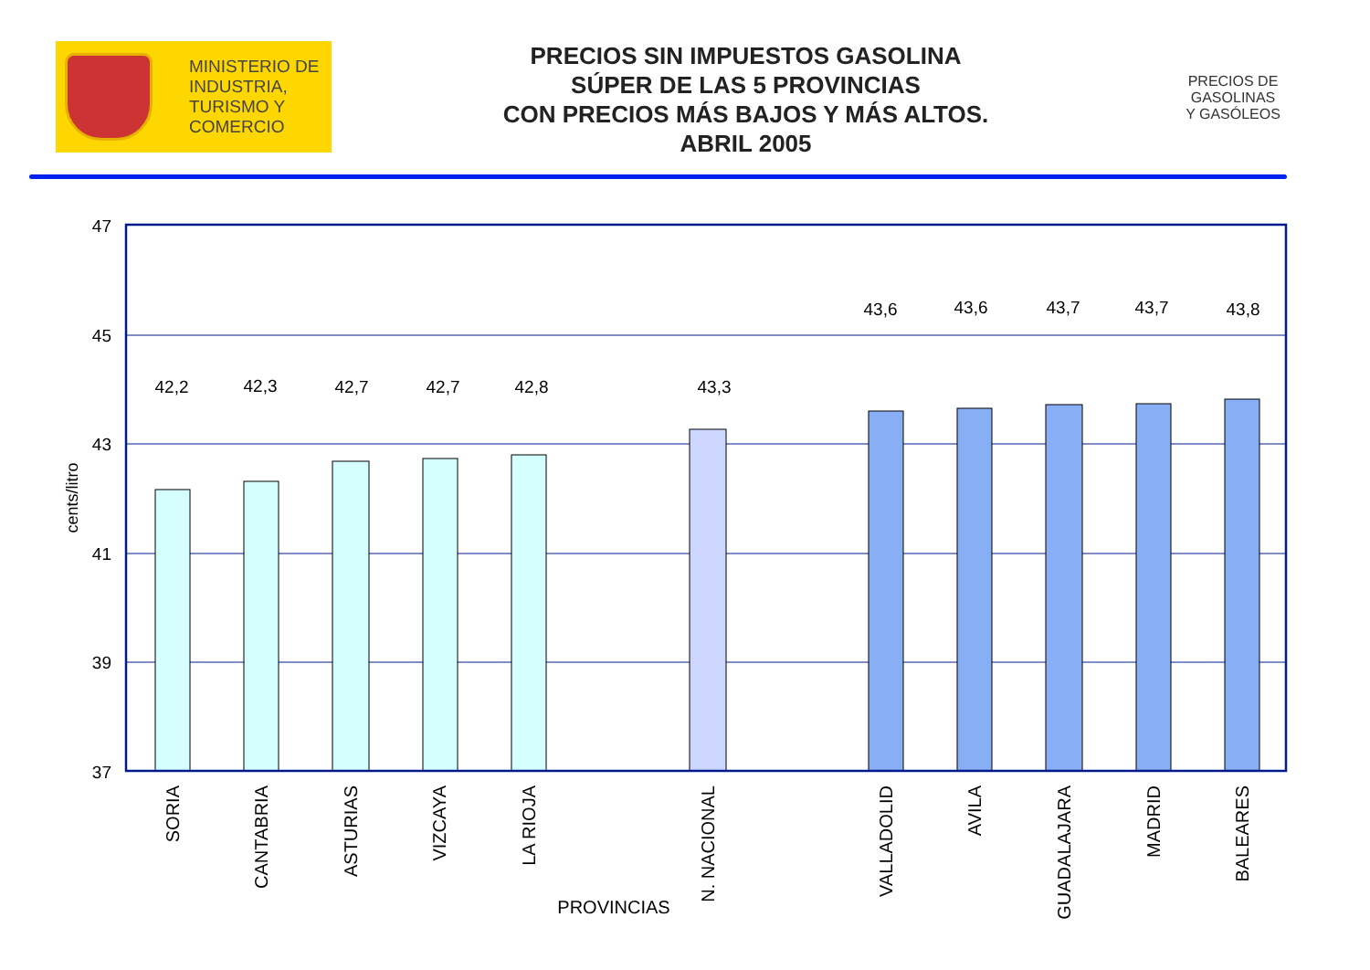MINISTERIO DE
INDUSTRIA,
TURISMO Y
COMERCIO
PRECIOS SIN IMPUESTOS GASOLINA
SÚPER DE LAS 5 PROVINCIAS
CON PRECIOS MÁS BAJOS Y MÁS ALTOS.
ABRIL 2005
PRECIOS DE
GASOLINAS
Y GASÓLEOS
47
45
43
41
39
37
42,2
42,3
42,7
42,7
42,8
43,3
43,6
43,6
43,7
43,7
43,8
cents/litro
SORIA
CANTABRIA
ASTURIAS
VIZCAYA
LA RIOJA
N. NACIONAL
VALLADOLID
AVILA
GUADALAJARA
MADRID
BALEARES
PROVINCIAS